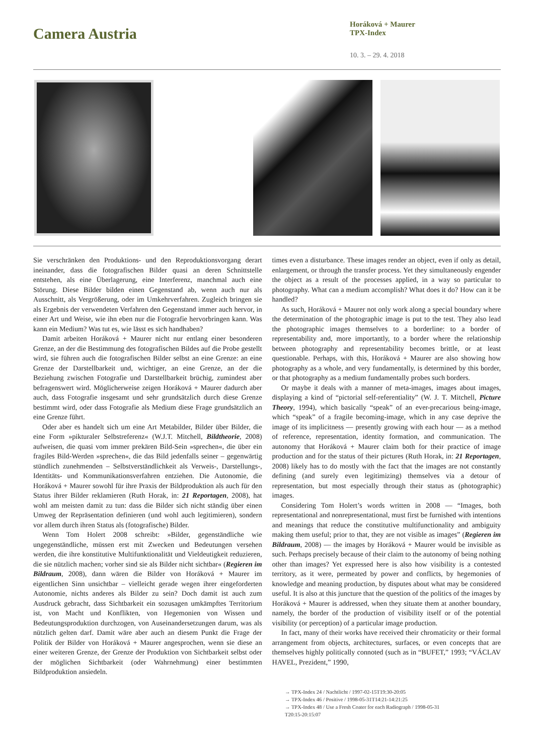Camera Austria
Horáková + Maurer
TPX-Index
10. 3. – 29. 4. 2018
Sie verschränken den Produktions- und den Reproduktionsvorgang derart ineinander, dass die fotografischen Bilder quasi an deren Schnittstelle entstehen, als eine Überlagerung, eine Interferenz, manchmal auch eine Störung. Diese Bilder bilden einen Gegenstand ab, wenn auch nur als Ausschnitt, als Vergrößerung, oder im Umkehrverfahren. Zugleich bringen sie als Ergebnis der verwendeten Verfahren den Gegenstand immer auch hervor, in einer Art und Weise, wie ihn eben nur die Fotografie hervorbringen kann. Was kann ein Medium? Was tut es, wie lässt es sich handhaben?
Damit arbeiten Horáková + Maurer nicht nur entlang einer besonderen Grenze, an der die Bestimmung des fotografischen Bildes auf die Probe gestellt wird, sie führen auch die fotografischen Bilder selbst an eine Grenze: an eine Grenze der Darstellbarkeit und, wichtiger, an eine Grenze, an der die Beziehung zwischen Fotografie und Darstellbarkeit brüchig, zumindest aber befragenswert wird. Möglicherweise zeigen Horáková + Maurer dadurch aber auch, dass Fotografie insgesamt und sehr grundsätzlich durch diese Grenze bestimmt wird, oder dass Fotografie als Medium diese Frage grundsätzlich an eine Grenze führt.
Oder aber es handelt sich um eine Art Metabilder, Bilder über Bilder, die eine Form »pikturaler Selbstreferenz« (W.J.T. Mitchell, Bildtheorie, 2008) aufweisen, die quasi vom immer prekären Bild-Sein »sprechen«, die über ein fragiles Bild-Werden »sprechen«, die das Bild jedenfalls seiner – gegenwärtig stündlich zunehmenden – Selbstverständlichkeit als Verweis-, Darstellungs-, Identitäts- und Kommunikationsverfahren entziehen. Die Autonomie, die Horáková + Maurer sowohl für ihre Praxis der Bildproduktion als auch für den Status ihrer Bilder reklamieren (Ruth Horak, in: 21 Reportagen, 2008), hat wohl am meisten damit zu tun: dass die Bilder sich nicht ständig über einen Umweg der Repräsentation definieren (und wohl auch legitimieren), sondern vor allem durch ihren Status als (fotografische) Bilder.
Wenn Tom Holert 2008 schreibt: »Bilder, gegenständliche wie ungegenständliche, müssen erst mit Zwecken und Bedeutungen versehen werden, die ihre konstitutive Multifunktionalität und Vieldeutigkeit reduzieren, die sie nützlich machen; vorher sind sie als Bilder nicht sichtbar« (Regieren im Bildraum, 2008), dann wären die Bilder von Horáková + Maurer im eigentlichen Sinn unsichtbar – vielleicht gerade wegen ihrer eingeforderten Autonomie, nichts anderes als Bilder zu sein? Doch damit ist auch zum Ausdruck gebracht, dass Sichtbarkeit ein sozusagen umkämpftes Territorium ist, von Macht und Konflikten, von Hegemonien von Wissen und Bedeutungsproduktion durchzogen, von Auseinandersetzungen darum, was als nützlich gelten darf. Damit wäre aber auch an diesem Punkt die Frage der Politik der Bilder von Horáková + Maurer angesprochen, wenn sie diese an einer weiteren Grenze, der Grenze der Produktion von Sichtbarkeit selbst oder der möglichen Sichtbarkeit (oder Wahrnehmung) einer bestimmten Bildproduktion ansiedeln.
times even a disturbance. These images render an object, even if only as detail, enlargement, or through the transfer process. Yet they simultaneously engender the object as a result of the processes applied, in a way so particular to photography. What can a medium accomplish? What does it do? How can it be handled?
As such, Horáková + Maurer not only work along a special boundary where the determination of the photographic image is put to the test. They also lead the photographic images themselves to a borderline: to a border of representability and, more importantly, to a border where the relationship between photography and representability becomes brittle, or at least questionable. Perhaps, with this, Horáková + Maurer are also showing how photography as a whole, and very fundamentally, is determined by this border, or that photography as a medium fundamentally probes such borders.
Or maybe it deals with a manner of meta-images, images about images, displaying a kind of “pictorial self-referentiality” (W. J. T. Mitchell, Picture Theory, 1994), which basically “speak” of an ever-precarious being-image, which “speak” of a fragile becoming-image, which in any case deprive the image of its implicitness — presently growing with each hour — as a method of reference, representation, identity formation, and communication. The autonomy that Horáková + Maurer claim both for their practice of image production and for the status of their pictures (Ruth Horak, in: 21 Reportagen, 2008) likely has to do mostly with the fact that the images are not constantly defining (and surely even legitimizing) themselves via a detour of representation, but most especially through their status as (photographic) images.
Considering Tom Holert’s words written in 2008 — “Images, both representational and nonrepresentational, must first be furnished with intentions and meanings that reduce the constitutive multifunctionality and ambiguity making them useful; prior to that, they are not visible as images” (Regieren im Bildraum, 2008) — the images by Horáková + Maurer would be invisible as such. Perhaps precisely because of their claim to the autonomy of being nothing other than images? Yet expressed here is also how visibility is a contested territory, as it were, permeated by power and conflicts, by hegemonies of knowledge and meaning production, by disputes about what may be considered useful. It is also at this juncture that the question of the politics of the images by Horáková + Maurer is addressed, when they situate them at another boundary, namely, the border of the production of visibility itself or of the potential visibility (or perception) of a particular image production.
In fact, many of their works have received their chromaticity or their formal arrangement from objects, architectures, surfaces, or even concepts that are themselves highly politically connoted (such as in “BUFET,” 1993; “VÁCLAV HAVEL, Prezident,” 1990,
→ TPX-Index 24 / Nachtlicht / 1997-02-15T19:30-20:05
→ TPX-Index 46 / Positive / 1998-05-31T14:21-14:21:25
→ TPX-Index 48 / Use a Fresh Coater for each Radiograph / 1998-05-31
T20:15-20:15:07